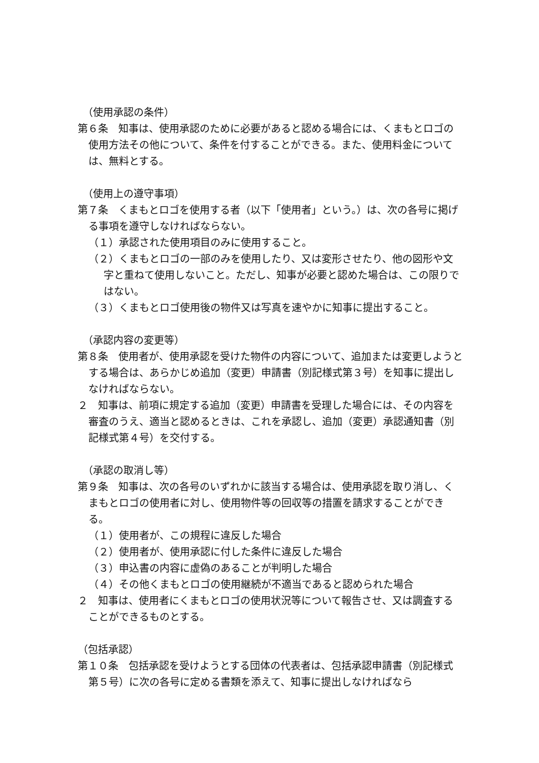（使用承認の条件）
第６条　知事は、使用承認のために必要があると認める場合には、くまもとロゴの使用方法その他について、条件を付することができる。また、使用料金については、無料とする。
（使用上の遵守事項）
第７条　くまもとロゴを使用する者（以下「使用者」という。）は、次の各号に掲げる事項を遵守しなければならない。
（１）承認された使用項目のみに使用すること。
（２）くまもとロゴの一部のみを使用したり、又は変形させたり、他の図形や文字と重ねて使用しないこと。ただし、知事が必要と認めた場合は、この限りではない。
（３）くまもとロゴ使用後の物件又は写真を速やかに知事に提出すること。
（承認内容の変更等）
第８条　使用者が、使用承認を受けた物件の内容について、追加または変更しようとする場合は、あらかじめ追加（変更）申請書（別記様式第３号）を知事に提出しなければならない。
２　知事は、前項に規定する追加（変更）申請書を受理した場合には、その内容を審査のうえ、適当と認めるときは、これを承認し、追加（変更）承認通知書（別記様式第４号）を交付する。
（承認の取消し等）
第９条　知事は、次の各号のいずれかに該当する場合は、使用承認を取り消し、くまもとロゴの使用者に対し、使用物件等の回収等の措置を請求することができる。
（１）使用者が、この規程に違反した場合
（２）使用者が、使用承認に付した条件に違反した場合
（３）申込書の内容に虚偽のあることが判明した場合
（４）その他くまもとロゴの使用継続が不適当であると認められた場合
２　知事は、使用者にくまもとロゴの使用状況等について報告させ、又は調査することができるものとする。
（包括承認）
第１０条　包括承認を受けようとする団体の代表者は、包括承認申請書（別記様式第５号）に次の各号に定める書類を添えて、知事に提出しなければなら